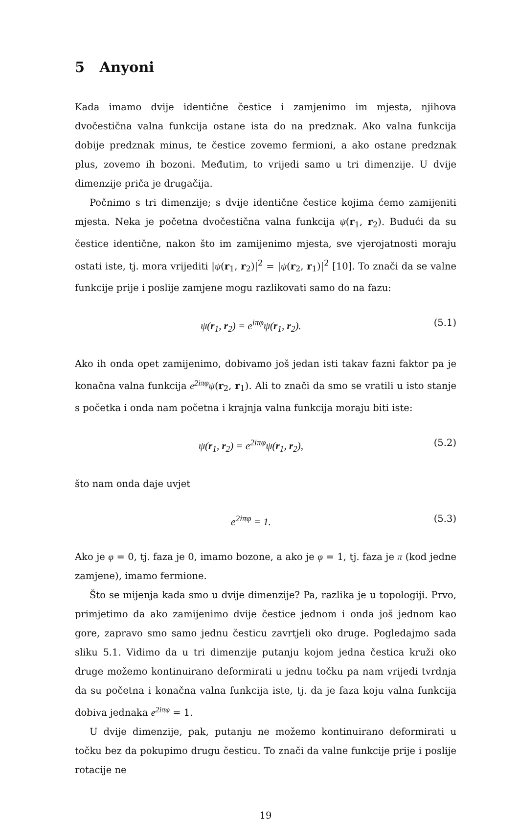5 Anyoni
Kada imamo dvije identične čestice i zamjenimo im mjesta, njihova dvočestična valna funkcija ostane ista do na predznak. Ako valna funkcija dobije predznak minus, te čestice zovemo fermioni, a ako ostane predznak plus, zovemo ih bozoni. Međutim, to vrijedi samo u tri dimenzije. U dvije dimenzije priča je drugačija.
Počnimo s tri dimenzije; s dvije identične čestice kojima ćemo zamijeniti mjesta. Neka je početna dvočestična valna funkcija ψ(r<sub>1</sub>, r<sub>2</sub>). Budući da su čestice identične, nakon što im zamijenimo mjesta, sve vjerojatnosti moraju ostati iste, tj. mora vrijediti |ψ(r<sub>1</sub>, r<sub>2</sub>)|<sup>2</sup> = |ψ(r<sub>2</sub>, r<sub>1</sub>)|<sup>2</sup> [10]. To znači da se valne funkcije prije i poslije zamjene mogu razlikovati samo do na fazu:
ψ(r<sub>1</sub>, r<sub>2</sub>) = e<sup>iπφ</sup>ψ(r<sub>1</sub>, r<sub>2</sub>). (5.1)
Ako ih onda opet zamijenimo, dobivamo još jedan isti takav fazni faktor pa je konačna valna funkcija e<sup>2iπφ</sup>ψ(r<sub>2</sub>, r<sub>1</sub>). Ali to znači da smo se vratili u isto stanje s početka i onda nam početna i krajnja valna funkcija moraju biti iste:
ψ(r<sub>1</sub>, r<sub>2</sub>) = e<sup>2iπφ</sup>ψ(r<sub>1</sub>, r<sub>2</sub>), (5.2)
što nam onda daje uvjet
e<sup>2iπφ</sup> = 1. (5.3)
Ako je φ = 0, tj. faza je 0, imamo bozone, a ako je φ = 1, tj. faza je π (kod jedne zamjene), imamo fermione.
Što se mijenja kada smo u dvije dimenzije? Pa, razlika je u topologiji. Prvo, primjetimo da ako zamijenimo dvije čestice jednom i onda još jednom kao gore, zapravo smo samo jednu česticu zavrtjeli oko druge. Pogledajmo sada sliku 5.1. Vidimo da u tri dimenzije putanju kojom jedna čestica kruži oko druge možemo kontinuirano deformirati u jednu točku pa nam vrijedi tvrdnja da su početna i konačna valna funkcija iste, tj. da je faza koju valna funkcija dobiva jednaka e<sup>2iπφ</sup> = 1.
U dvije dimenzije, pak, putanju ne možemo kontinuirano deformirati u točku bez da pokupimo drugu česticu. To znači da valne funkcije prije i poslije rotacije ne
19